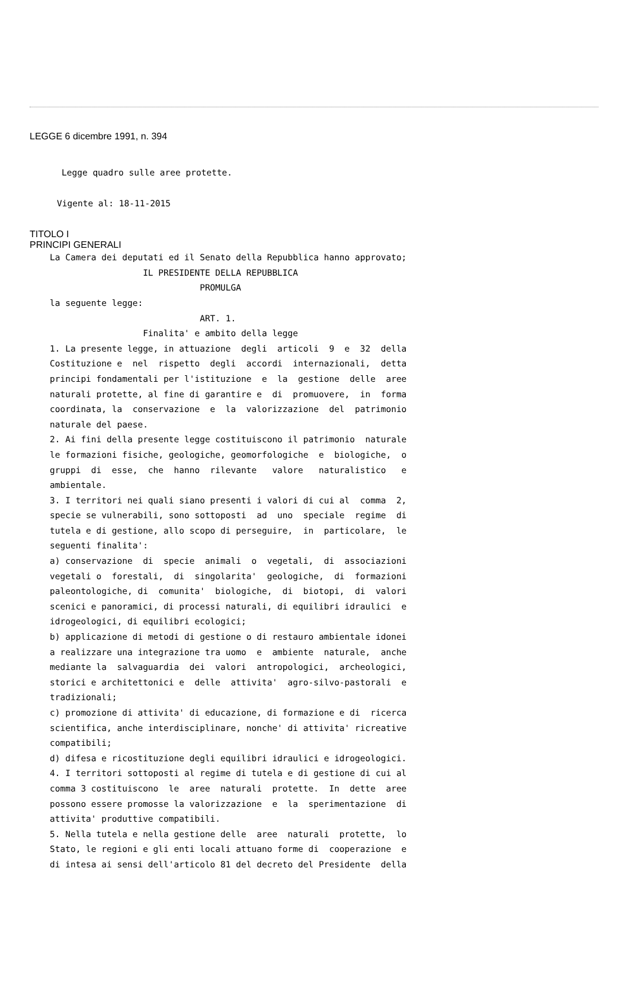LEGGE 6 dicembre 1991, n. 394
Legge quadro sulle aree protette.
Vigente al: 18-11-2015
TITOLO I
PRINCIPI GENERALI
La Camera dei deputati ed il Senato della Repubblica hanno approvato;
                  IL PRESIDENTE DELLA REPUBBLICA
                             PROMULGA
la seguente legge:
                             ART. 1.
                  Finalita' e ambito della legge
1. La presente legge, in attuazione  degli  articoli  9  e  32  della
Costituzione e  nel  rispetto  degli  accordi  internazionali,  detta
principi fondamentali per l'istituzione  e  la  gestione  delle  aree
naturali protette, al fine di garantire e  di  promuovere,  in  forma
coordinata, la  conservazione  e  la  valorizzazione  del  patrimonio
naturale del paese.
2. Ai fini della presente legge costituiscono il patrimonio  naturale
le formazioni fisiche, geologiche, geomorfologiche  e  biologiche,  o
gruppi  di  esse,  che  hanno  rilevante   valore   naturalistico   e
ambientale.
3. I territori nei quali siano presenti i valori di cui al  comma  2,
specie se vulnerabili, sono sottoposti  ad  uno  speciale  regime  di
tutela e di gestione, allo scopo di perseguire,  in  particolare,  le
seguenti finalita':
a) conservazione  di  specie  animali  o  vegetali,  di  associazioni
vegetali o  forestali,  di  singolarita'  geologiche,  di  formazioni
paleontologiche, di  comunita'  biologiche,  di  biotopi,  di  valori
scenici e panoramici, di processi naturali, di equilibri idraulici  e
idrogeologici, di equilibri ecologici;
b) applicazione di metodi di gestione o di restauro ambientale idonei
a realizzare una integrazione tra uomo  e  ambiente  naturale,  anche
mediante la  salvaguardia  dei  valori  antropologici,  archeologici,
storici e architettonici e  delle  attivita'  agro-silvo-pastorali  e
tradizionali;
c) promozione di attivita' di educazione, di formazione e di  ricerca
scientifica, anche interdisciplinare, nonche' di attivita' ricreative
compatibili;
d) difesa e ricostituzione degli equilibri idraulici e idrogeologici.
4. I territori sottoposti al regime di tutela e di gestione di cui al
comma 3 costituiscono  le  aree  naturali  protette.  In  dette  aree
possono essere promosse la valorizzazione  e  la  sperimentazione  di
attivita' produttive compatibili.
5. Nella tutela e nella gestione delle  aree  naturali  protette,  lo
Stato, le regioni e gli enti locali attuano forme di  cooperazione  e
di intesa ai sensi dell'articolo 81 del decreto del Presidente  della